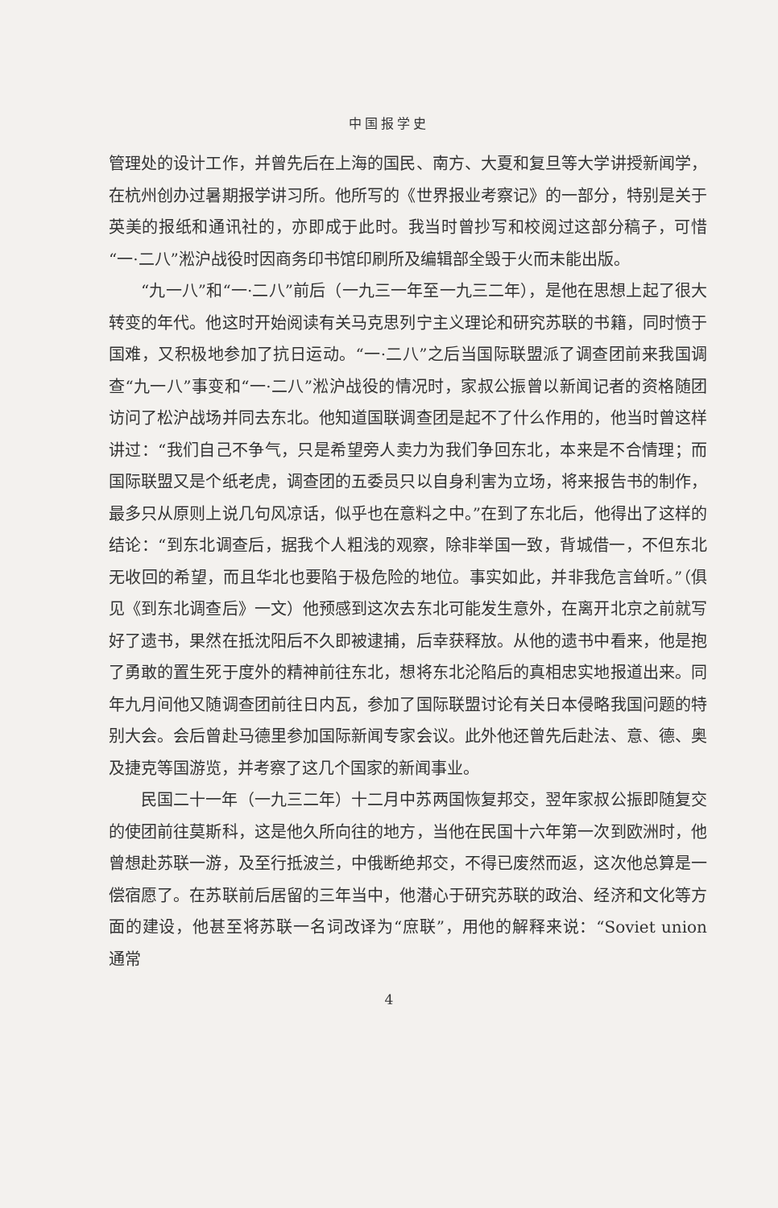中国报学史
管理处的设计工作，并曾先后在上海的国民、南方、大夏和复旦等大学讲授新闻学，在杭州创办过暑期报学讲习所。他所写的《世界报业考察记》的一部分，特别是关于英美的报纸和通讯社的，亦即成于此时。我当时曾抄写和校阅过这部分稿子，可惜“一·二八”淞沪战役时因商务印书馆印刷所及编辑部全毁于火而未能出版。
“九一八”和“一·二八”前后（一九三一年至一九三二年），是他在思想上起了很大转变的年代。他这时开始阅读有关马克思列宁主义理论和研究苏联的书籍，同时愤于国难，又积极地参加了抗日运动。“一·二八”之后当国际联盟派了调查团前来我国调查“九一八”事变和“一·二八”淞沪战役的情况时，家叔公振曾以新闻记者的资格随团访问了松沪战场并同去东北。他知道国联调查团是起不了什么作用的，他当时曾这样讲过：“我们自己不争气，只是希望旁人卖力为我们争回东北，本来是不合情理；而国际联盟又是个纸老虎，调查团的五委员只以自身利害为立场，将来报告书的制作，最多只从原则上说几句风凉话，似乎也在意料之中。”在到了东北后，他得出了这样的结论：“到东北调查后，据我个人粗浅的观察，除非举国一致，背城借一，不但东北无收回的希望，而且华北也要陷于极危险的地位。事实如此，并非我危言耸听。”（俱见《到东北调查后》一文）他预感到这次去东北可能发生意外，在离开北京之前就写好了遗书，果然在抵沈阳后不久即被逮捕，后幸获释放。从他的遗书中看来，他是抱了勇敢的置生死于度外的精神前往东北，想将东北沦陷后的真相忠实地报道出来。同年九月间他又随调查团前往日内瓦，参加了国际联盟讨论有关日本侵略我国问题的特别大会。会后曾赴马德里参加国际新闻专家会议。此外他还曾先后赴法、意、德、奥及捷克等国游览，并考察了这几个国家的新闻事业。
民国二十一年（一九三二年）十二月中苏两国恢复邦交，翌年家叔公振即随复交的使团前往莫斯科，这是他久所向往的地方，当他在民国十六年第一次到欧洲时，他曾想赴苏联一游，及至行抵波兰，中俄断绝邦交，不得已废然而返，这次他总算是一偿宿愿了。在苏联前后居留的三年当中，他潜心于研究苏联的政治、经济和文化等方面的建设，他甚至将苏联一名词改译为“庶联”，用他的解释来说：“Soviet union 通常
4